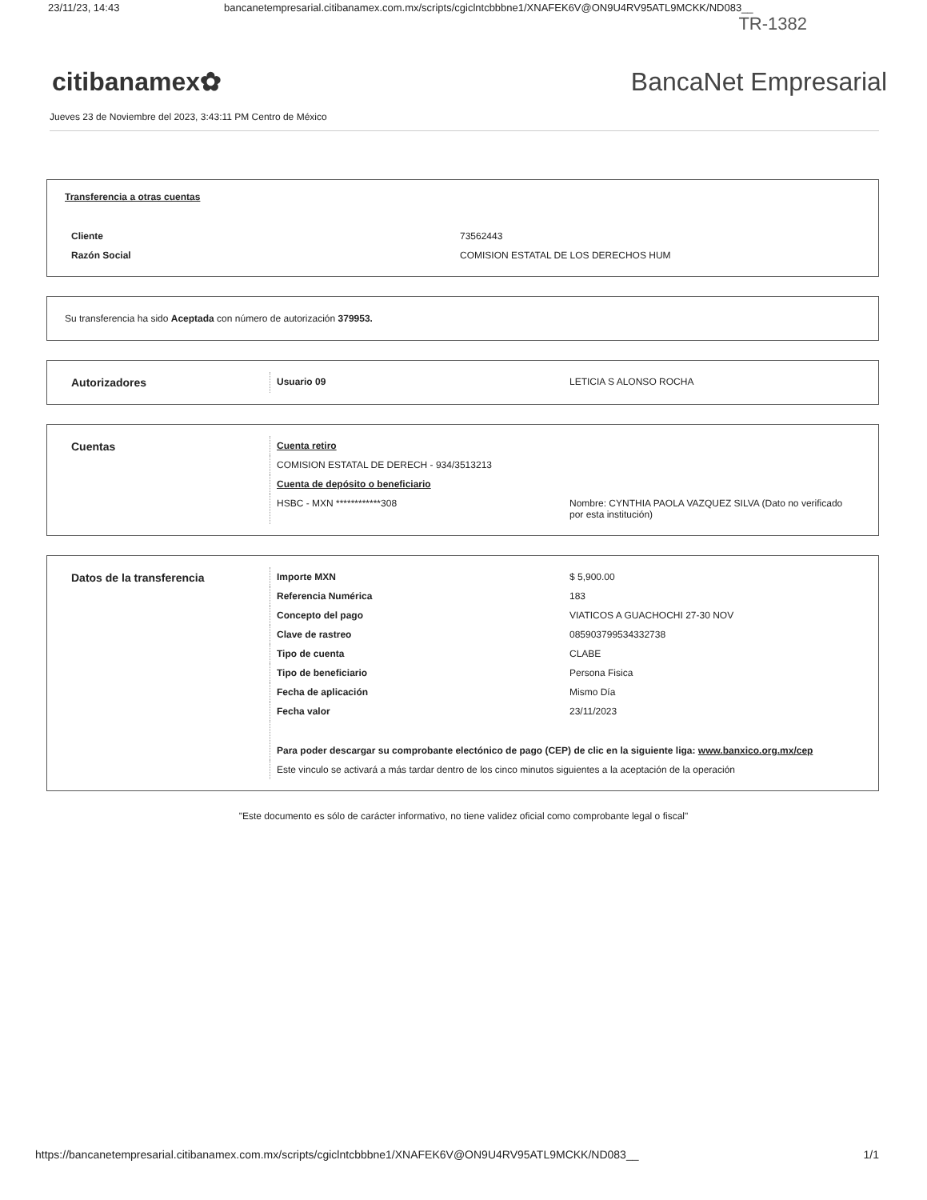23/11/23, 14:43 bancanetempresarial.citibanamex.com.mx/scripts/cgiclntcbbbne1/XNAFEK6V@ON9U4RV95ATL9MCKK/ND083__
TR-1382
citibanamex✿ BancaNet Empresarial
Jueves 23 de Noviembre del 2023, 3:43:11 PM Centro de México
Transferencia a otras cuentas
| Cliente | 73562443 |
| Razón Social | COMISION ESTATAL DE LOS DERECHOS HUM |
Su transferencia ha sido Aceptada con número de autorización 379953.
| Autorizadores | Usuario 09 | LETICIA S ALONSO ROCHA |
| Cuentas | Cuenta retiro | |
| | COMISION ESTATAL DE DERECH - 934/3513213 | |
| | Cuenta de depósito o beneficiario | |
| | HSBC - MXN ************308 | Nombre: CYNTHIA PAOLA VAZQUEZ SILVA (Dato no verificado por esta institución) |
| Datos de la transferencia | Importe MXN | $ 5,900.00 |
| | Referencia Numérica | 183 |
| | Concepto del pago | VIATICOS A GUACHOCHI 27-30 NOV |
| | Clave de rastreo | 085903799534332738 |
| | Tipo de cuenta | CLABE |
| | Tipo de beneficiario | Persona Fisica |
| | Fecha de aplicación | Mismo Día |
| | Fecha valor | 23/11/2023 |
| | Para poder descargar su comprobante electónico de pago (CEP) de clic en la siguiente liga: www.banxico.org.mx/cep | |
| | Este vinculo se activará a más tardar dentro de los cinco minutos siguientes a la aceptación de la operación | |
"Este documento es sólo de carácter informativo, no tiene validez oficial como comprobante legal o fiscal"
https://bancanetempresarial.citibanamex.com.mx/scripts/cgiclntcbbbne1/XNAFEK6V@ON9U4RV95ATL9MCKK/ND083__ 1/1